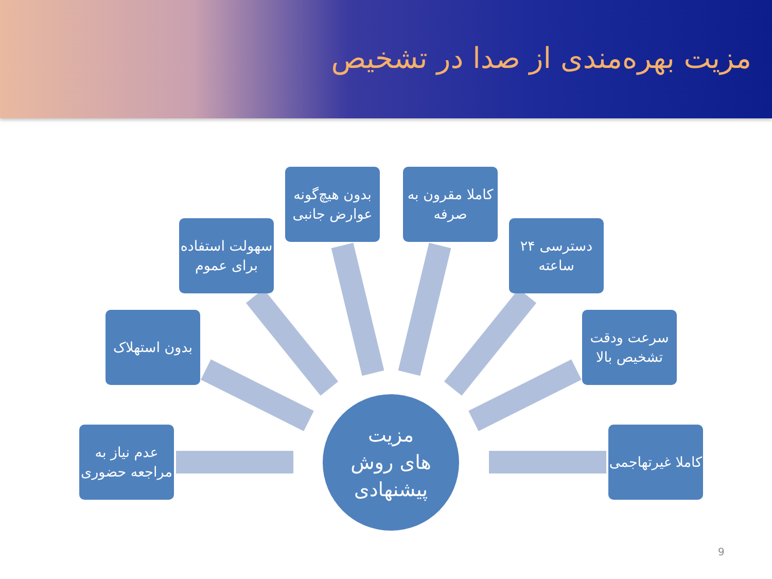مزیت بهره‌مندی از صدا در تشخیص
بدون هیچ‌گونه عوارض جانبی
کاملا مقرون به صرفه
سهولت استفاده برای عموم
دسترسی ۲۴ ساعته
بدون استهلاک
سرعت ودقت تشخیص بالا
عدم نیاز به مراجعه حضوری
کاملا غیرتهاجمی
مزیت
های روش
پیشنهادی
9